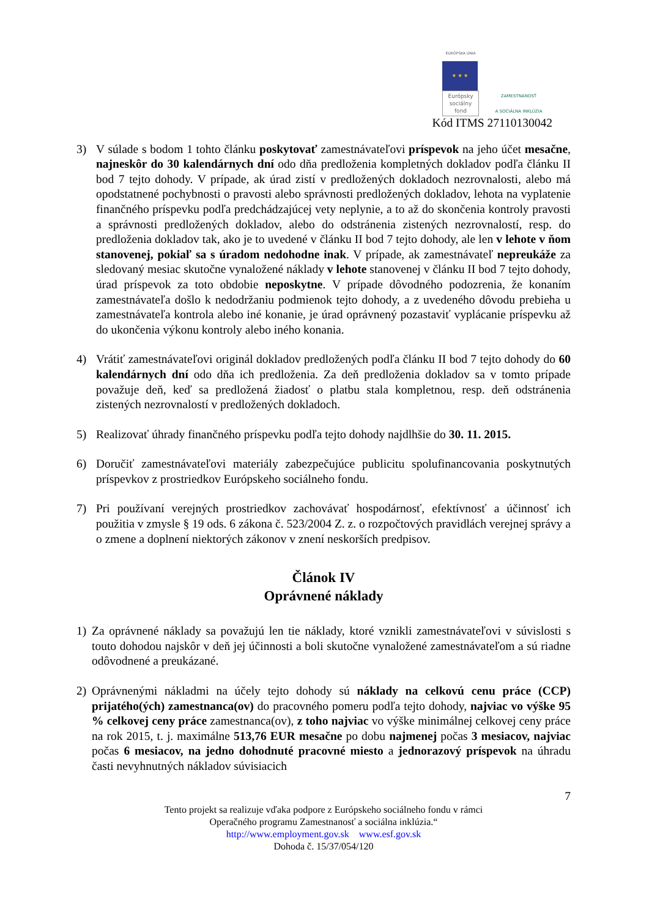EURÓPSKA ÚNIA
★ ★ ★
Európsky
sociálny
fond
ZAMESTNANOSŤ
A SOCIÁLNA INKLÚZIA
Kód ITMS 27110130042
3) V súlade s bodom 1 tohto článku poskytovať zamestnávateľovi príspevok na jeho účet mesačne, najneskôr do 30 kalendárnych dní odo dňa predloženia kompletných dokladov podľa článku II bod 7 tejto dohody. V prípade, ak úrad zistí v predložených dokladoch nezrovnalosti, alebo má opodstatnené pochybnosti o pravosti alebo správnosti predložených dokladov, lehota na vyplatenie finančného príspevku podľa predchádzajúcej vety neplynie, a to až do skončenia kontroly pravosti a správnosti predložených dokladov, alebo do odstránenia zistených nezrovnalostí, resp. do predloženia dokladov tak, ako je to uvedené v článku II bod 7 tejto dohody, ale len v lehote v ňom stanovenej, pokiaľ sa s úradom nedohodne inak. V prípade, ak zamestnávateľ nepreukáže za sledovaný mesiac skutočne vynaložené náklady v lehote stanovenej v článku II bod 7 tejto dohody, úrad príspevok za toto obdobie neposkytne. V prípade dôvodného podozrenia, že konaním zamestnávateľa došlo k nedodržaniu podmienok tejto dohody, a z uvedeného dôvodu prebieha u zamestnávateľa kontrola alebo iné konanie, je úrad oprávnený pozastaviť vyplácanie príspevku až do ukončenia výkonu kontroly alebo iného konania.
4) Vrátiť zamestnávateľovi originál dokladov predložených podľa článku II bod 7 tejto dohody do 60 kalendárnych dní odo dňa ich predloženia. Za deň predloženia dokladov sa v tomto prípade považuje deň, keď sa predložená žiadosť o platbu stala kompletnou, resp. deň odstránenia zistených nezrovnalostí v predložených dokladoch.
5) Realizovať úhrady finančného príspevku podľa tejto dohody najdlhšie do 30. 11. 2015.
6) Doručiť zamestnávateľovi materiály zabezpečujúce publicitu spolufinancovania poskytnutých príspevkov z prostriedkov Európskeho sociálneho fondu.
7) Pri používaní verejných prostriedkov zachovávať hospodárnosť, efektívnosť a účinnosť ich použitia v zmysle § 19 ods. 6 zákona č. 523/2004 Z. z. o rozpočtových pravidlách verejnej správy a o zmene a doplnení niektorých zákonov v znení neskorších predpisov.
Článok IV
Oprávnené náklady
1) Za oprávnené náklady sa považujú len tie náklady, ktoré vznikli zamestnávateľovi v súvislosti s touto dohodou najskôr v deň jej účinnosti a boli skutočne vynaložené zamestnávateľom a sú riadne odôvodnené a preukázané.
2) Oprávnenými nákladmi na účely tejto dohody sú náklady na celkovú cenu práce (CCP) prijatého(ých) zamestnanca(ov) do pracovného pomeru podľa tejto dohody, najviac vo výške 95 % celkovej ceny práce zamestnanca(ov), z toho najviac vo výške minimálnej celkovej ceny práce na rok 2015, t. j. maximálne 513,76 EUR mesačne po dobu najmenej počas 3 mesiacov, najviac počas 6 mesiacov, na jedno dohodnuté pracovné miesto a jednorazový príspevok na úhradu časti nevyhnutných nákladov súvisiacich
7
Tento projekt sa realizuje vďaka podpore z Európskeho sociálneho fondu v rámci
Operačného programu Zamestnanosť a sociálna inklúzia.“
http://www.employment.gov.sk www.esf.gov.sk
Dohoda č. 15/37/054/120